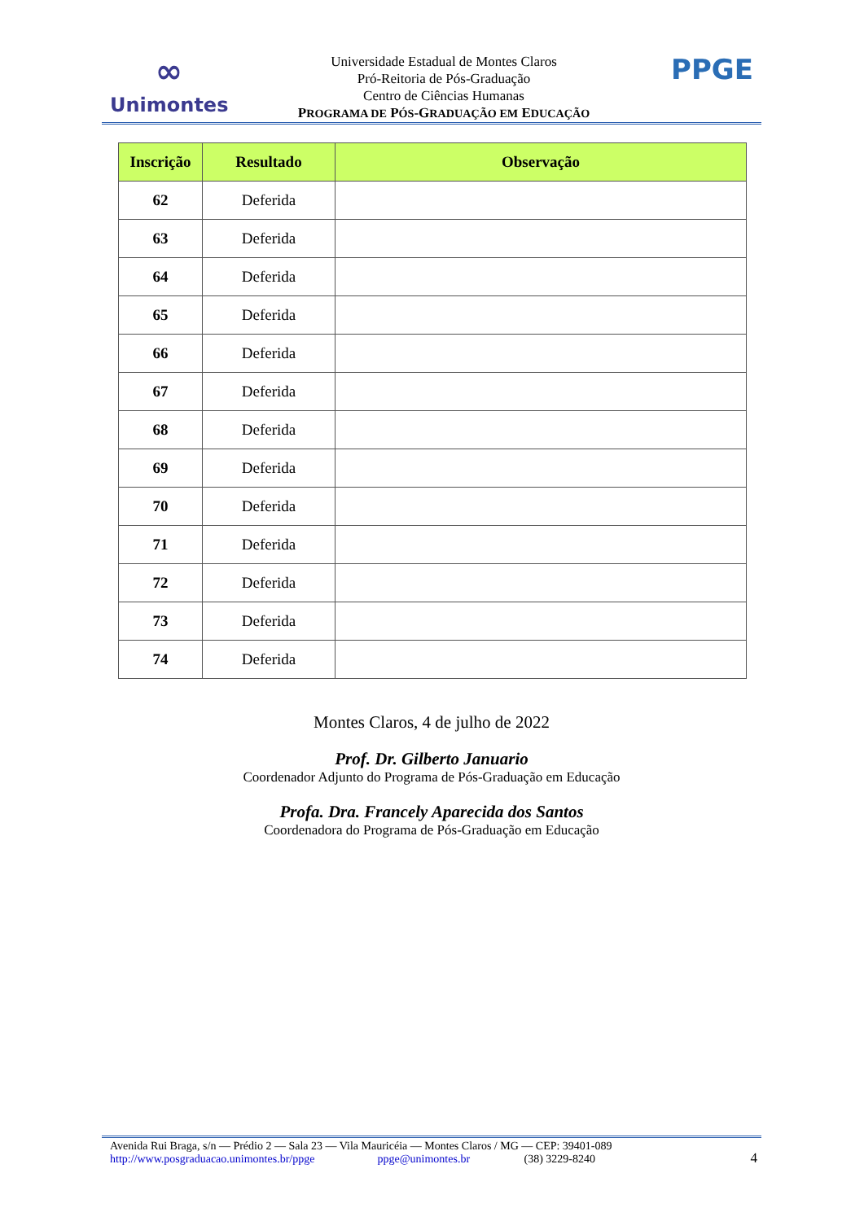∞
Unimontes
Universidade Estadual de Montes Claros
Pró-Reitoria de Pós-Graduação
Centro de Ciências Humanas
PROGRAMA DE PÓS-GRADUAÇÃO EM EDUCAÇÃO
PPGE
| Inscrição | Resultado | Observação |
| --- | --- | --- |
| 62 | Deferida | |
| 63 | Deferida | |
| 64 | Deferida | |
| 65 | Deferida | |
| 66 | Deferida | |
| 67 | Deferida | |
| 68 | Deferida | |
| 69 | Deferida | |
| 70 | Deferida | |
| 71 | Deferida | |
| 72 | Deferida | |
| 73 | Deferida | |
| 74 | Deferida | |
Montes Claros, 4 de julho de 2022
Prof. Dr. Gilberto Januario
Coordenador Adjunto do Programa de Pós-Graduação em Educação
Profa. Dra. Francely Aparecida dos Santos
Coordenadora do Programa de Pós-Graduação em Educação
Avenida Rui Braga, s/n — Prédio 2 — Sala 23 — Vila Mauricéia — Montes Claros / MG — CEP: 39401-089
http://www.posgraduacao.unimontes.br/ppge ppge@unimontes.br (38) 3229-8240
4